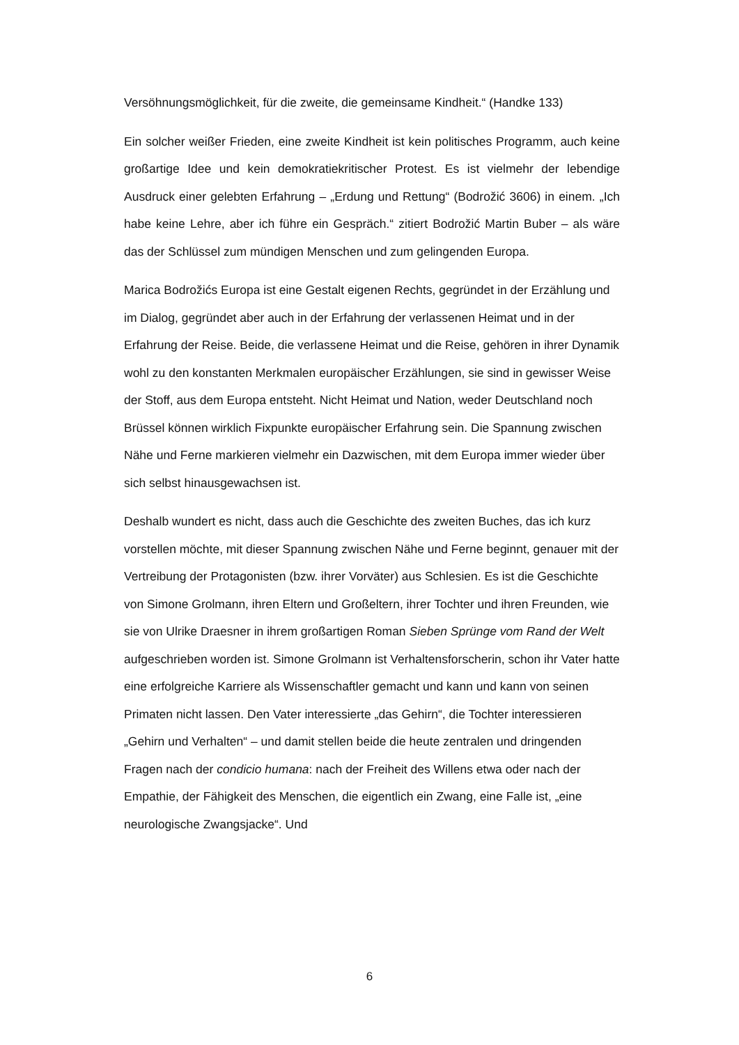Versöhnungsmöglichkeit, für die zweite, die gemeinsame Kindheit.“ (Handke 133)
Ein solcher weißer Frieden, eine zweite Kindheit ist kein politisches Programm, auch keine großartige Idee und kein demokratiekritischer Protest. Es ist vielmehr der lebendige Ausdruck einer gelebten Erfahrung – „Erdung und Rettung“ (Bodrožić 3606) in einem. „Ich habe keine Lehre, aber ich führe ein Gespräch.“ zitiert Bodrožić Martin Buber – als wäre das der Schlüssel zum mündigen Menschen und zum gelingenden Europa.
Marica Bodrožićs Europa ist eine Gestalt eigenen Rechts, gegründet in der Erzählung und im Dialog, gegründet aber auch in der Erfahrung der verlassenen Heimat und in der Erfahrung der Reise. Beide, die verlassene Heimat und die Reise, gehören in ihrer Dynamik wohl zu den konstanten Merkmalen europäischer Erzählungen, sie sind in gewisser Weise der Stoff, aus dem Europa entsteht. Nicht Heimat und Nation, weder Deutschland noch Brüssel können wirklich Fixpunkte europäischer Erfahrung sein. Die Spannung zwischen Nähe und Ferne markieren vielmehr ein Dazwischen, mit dem Europa immer wieder über sich selbst hinausgewachsen ist.
Deshalb wundert es nicht, dass auch die Geschichte des zweiten Buches, das ich kurz vorstellen möchte, mit dieser Spannung zwischen Nähe und Ferne beginnt, genauer mit der Vertreibung der Protagonisten (bzw. ihrer Vorväter) aus Schlesien. Es ist die Geschichte von Simone Grolmann, ihren Eltern und Großeltern, ihrer Tochter und ihren Freunden, wie sie von Ulrike Draesner in ihrem großartigen Roman Sieben Sprünge vom Rand der Welt aufgeschrieben worden ist. Simone Grolmann ist Verhaltensforscherin, schon ihr Vater hatte eine erfolgreiche Karriere als Wissenschaftler gemacht und kann und kann von seinen Primaten nicht lassen. Den Vater interessierte „das Gehirn“, die Tochter interessieren „Gehirn und Verhalten“ – und damit stellen beide die heute zentralen und dringenden Fragen nach der condicio humana: nach der Freiheit des Willens etwa oder nach der Empathie, der Fähigkeit des Menschen, die eigentlich ein Zwang, eine Falle ist, „eine neurologische Zwangsjacke“. Und
6